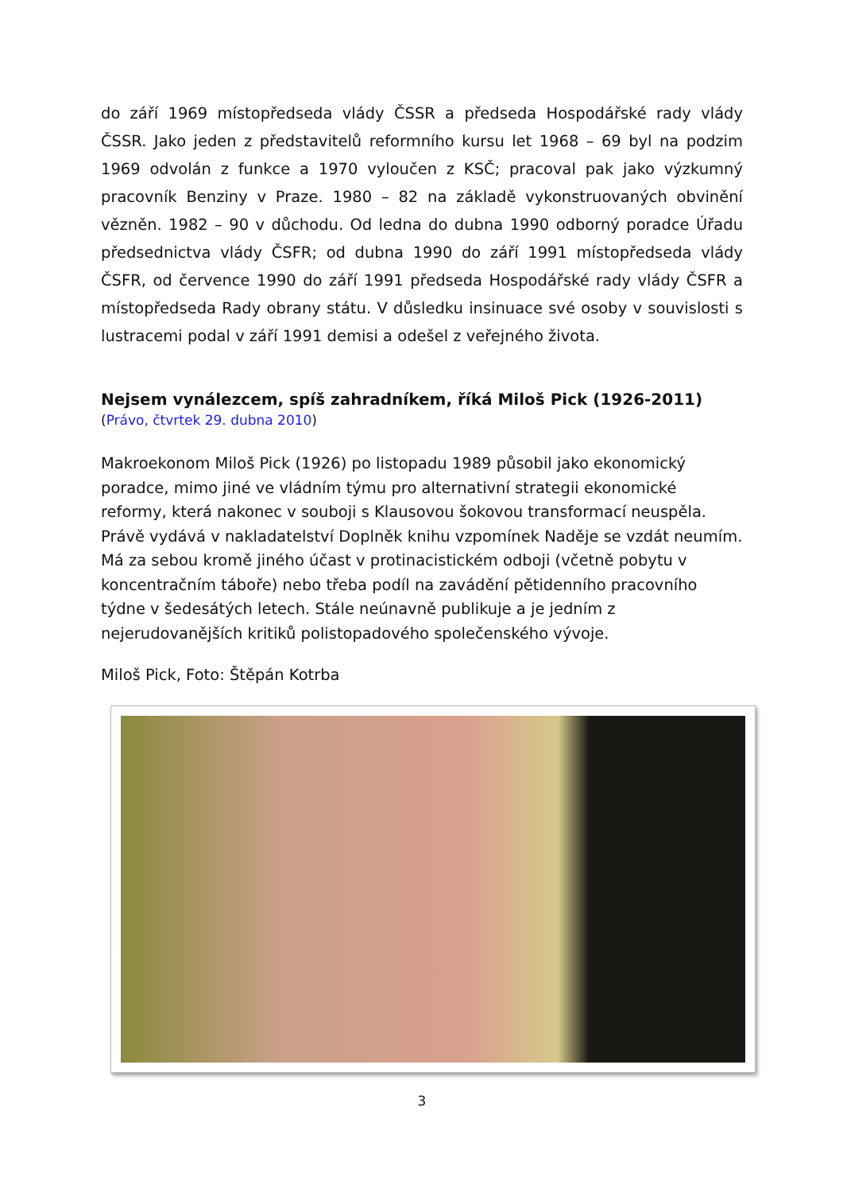do září 1969 místopředseda vlády ČSSR a předseda Hospodářské rady vlády ČSSR. Jako jeden z představitelů reformního kursu let 1968 – 69 byl na podzim 1969 odvolán z funkce a 1970 vyloučen z KSČ; pracoval pak jako výzkumný pracovník Benziny v Praze. 1980 – 82 na základě vykonstruovaných obvinění vězněn. 1982 – 90 v důchodu. Od ledna do dubna 1990 odborný poradce Úřadu předsednictva vlády ČSFR; od dubna 1990 do září 1991 místopředseda vlády ČSFR, od července 1990 do září 1991 předseda Hospodářské rady vlády ČSFR a místopředseda Rady obrany státu. V důsledku insinuace své osoby v souvislosti s lustracemi podal v září 1991 demisi a odešel z veřejného života.
Nejsem vynálezcem, spíš zahradníkem, říká Miloš Pick (1926-2011)
(Právo, čtvrtek 29. dubna 2010)
Makroekonom Miloš Pick (1926) po listopadu 1989 působil jako ekonomický poradce, mimo jiné ve vládním týmu pro alternativní strategii ekonomické reformy, která nakonec v souboji s Klausovou šokovou transformací neuspěla. Právě vydává v nakladatelství Doplněk knihu vzpomínek Naděje se vzdát neumím. Má za sebou kromě jiného účast v protinacistickém odboji (včetně pobytu v koncentračním táboře) nebo třeba podíl na zavádění pětidenního pracovního týdne v šedesátých letech. Stále neúnavně publikuje a je jedním z nejerudovanějších kritiků polistopadového společenského vývoje.
Miloš Pick, Foto: Štěpán Kotrba
3